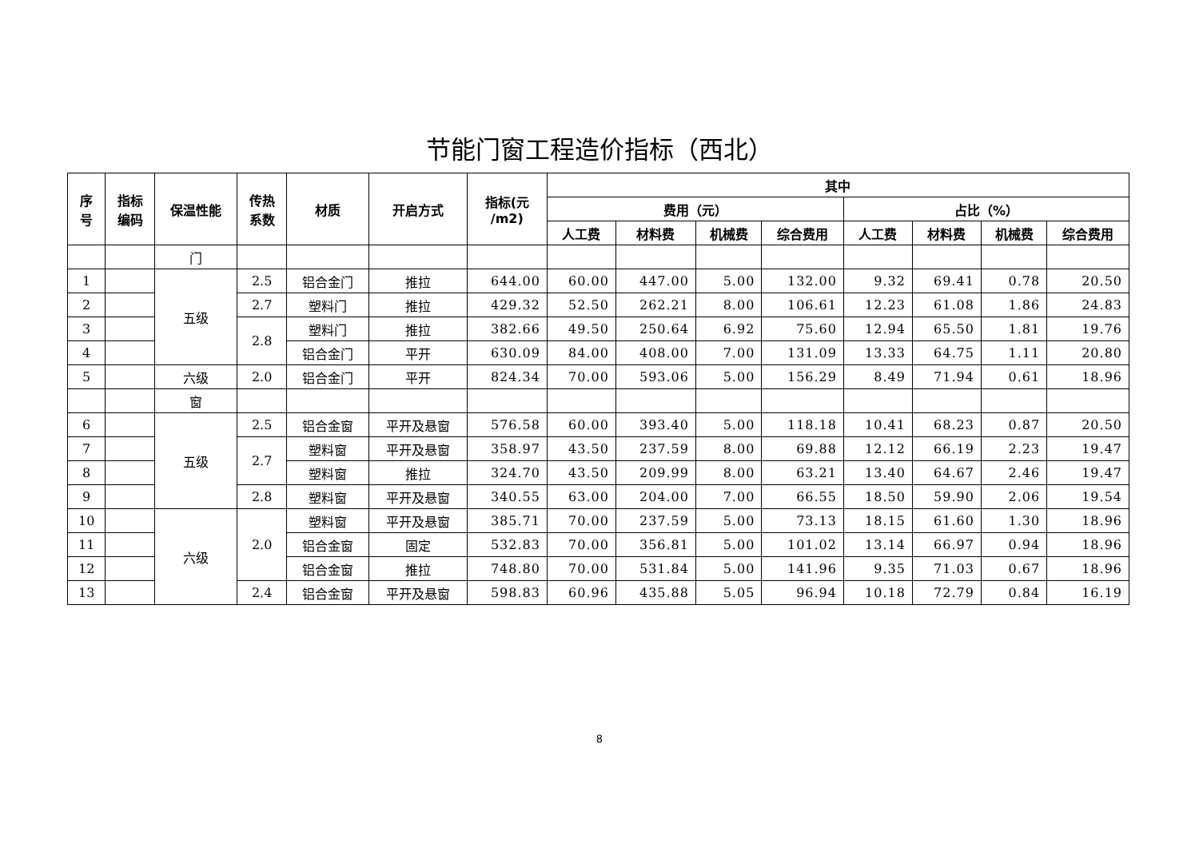节能门窗工程造价指标（西北）
| 序 号 | 指标 编码 | 保温性能 | 传热 系数 | 材质 | 开启方式 | 指标(元 /m2) | 其中 | | | | | | | |
| --- | --- | --- | --- | --- | --- | --- | --- | --- | --- | --- | --- | --- | --- | --- |
| | | | | | | | 费用（元） | | | | 占比（%） | | | |
| | | | | | | | 人工费 | 材料费 | 机械费 | 综合费用 | 人工费 | 材料费 | 机械费 | 综合费用 |
| | | 门 | | | | | | | | | | | | |
| 1 | | 五级 | 2.5 | 铝合金门 | 推拉 | 644.00 | 60.00 | 447.00 | 5.00 | 132.00 | 9.32 | 69.41 | 0.78 | 20.50 |
| 2 | | | 2.7 | 塑料门 | 推拉 | 429.32 | 52.50 | 262.21 | 8.00 | 106.61 | 12.23 | 61.08 | 1.86 | 24.83 |
| 3 | | | 2.8 | 塑料门 | 推拉 | 382.66 | 49.50 | 250.64 | 6.92 | 75.60 | 12.94 | 65.50 | 1.81 | 19.76 |
| 4 | | | | 铝合金门 | 平开 | 630.09 | 84.00 | 408.00 | 7.00 | 131.09 | 13.33 | 64.75 | 1.11 | 20.80 |
| 5 | | 六级 | 2.0 | 铝合金门 | 平开 | 824.34 | 70.00 | 593.06 | 5.00 | 156.29 | 8.49 | 71.94 | 0.61 | 18.96 |
| | | 窗 | | | | | | | | | | | | |
| 6 | | 五级 | 2.5 | 铝合金窗 | 平开及悬窗 | 576.58 | 60.00 | 393.40 | 5.00 | 118.18 | 10.41 | 68.23 | 0.87 | 20.50 |
| 7 | | | 2.7 | 塑料窗 | 平开及悬窗 | 358.97 | 43.50 | 237.59 | 8.00 | 69.88 | 12.12 | 66.19 | 2.23 | 19.47 |
| 8 | | | | 塑料窗 | 推拉 | 324.70 | 43.50 | 209.99 | 8.00 | 63.21 | 13.40 | 64.67 | 2.46 | 19.47 |
| 9 | | | 2.8 | 塑料窗 | 平开及悬窗 | 340.55 | 63.00 | 204.00 | 7.00 | 66.55 | 18.50 | 59.90 | 2.06 | 19.54 |
| 10 | | 六级 | 2.0 | 塑料窗 | 平开及悬窗 | 385.71 | 70.00 | 237.59 | 5.00 | 73.13 | 18.15 | 61.60 | 1.30 | 18.96 |
| 11 | | | | 铝合金窗 | 固定 | 532.83 | 70.00 | 356.81 | 5.00 | 101.02 | 13.14 | 66.97 | 0.94 | 18.96 |
| 12 | | | | 铝合金窗 | 推拉 | 748.80 | 70.00 | 531.84 | 5.00 | 141.96 | 9.35 | 71.03 | 0.67 | 18.96 |
| 13 | | | 2.4 | 铝合金窗 | 平开及悬窗 | 598.83 | 60.96 | 435.88 | 5.05 | 96.94 | 10.18 | 72.79 | 0.84 | 16.19 |
8